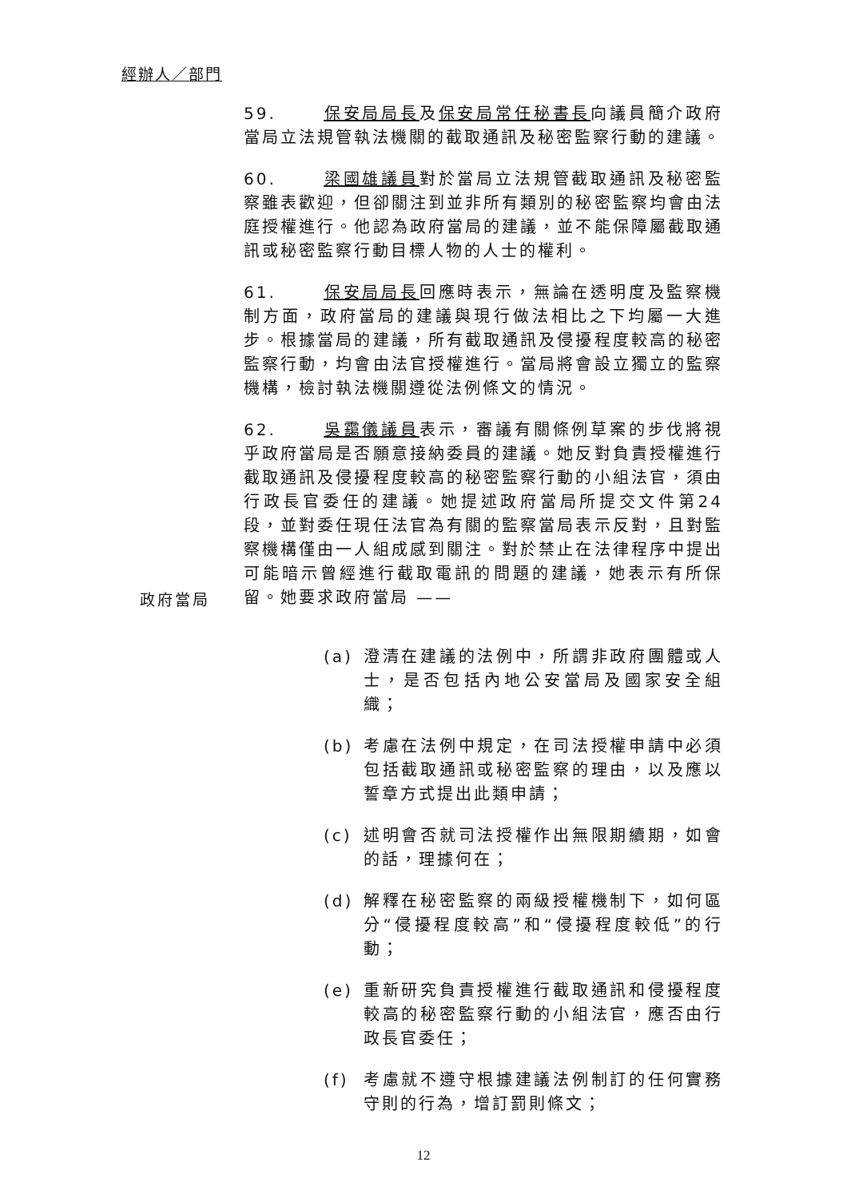經辦人／部門
59. 保安局局長及保安局常任秘書長向議員簡介政府當局立法規管執法機關的截取通訊及秘密監察行動的建議。
60. 梁國雄議員對於當局立法規管截取通訊及秘密監察雖表歡迎，但卻關注到並非所有類別的秘密監察均會由法庭授權進行。他認為政府當局的建議，並不能保障屬截取通訊或秘密監察行動目標人物的人士的權利。
61. 保安局局長回應時表示，無論在透明度及監察機制方面，政府當局的建議與現行做法相比之下均屬一大進步。根據當局的建議，所有截取通訊及侵擾程度較高的秘密監察行動，均會由法官授權進行。當局將會設立獨立的監察機構，檢討執法機關遵從法例條文的情況。
政府當局
62. 吳靄儀議員表示，審議有關條例草案的步伐將視乎政府當局是否願意接納委員的建議。她反對負責授權進行截取通訊及侵擾程度較高的秘密監察行動的小組法官，須由行政長官委任的建議。她提述政府當局所提交文件第24段，並對委任現任法官為有關的監察當局表示反對，且對監察機構僅由一人組成感到關注。對於禁止在法律程序中提出可能暗示曾經進行截取電訊的問題的建議，她表示有所保留。她要求政府當局 ——
(a) 澄清在建議的法例中，所謂非政府團體或人士，是否包括內地公安當局及國家安全組織；
(b) 考慮在法例中規定，在司法授權申請中必須包括截取通訊或秘密監察的理由，以及應以誓章方式提出此類申請；
(c) 述明會否就司法授權作出無限期續期，如會的話，理據何在；
(d) 解釋在秘密監察的兩級授權機制下，如何區分“侵擾程度較高”和“侵擾程度較低”的行動；
(e) 重新研究負責授權進行截取通訊和侵擾程度較高的秘密監察行動的小組法官，應否由行政長官委任；
(f) 考慮就不遵守根據建議法例制訂的任何實務守則的行為，增訂罰則條文；
12